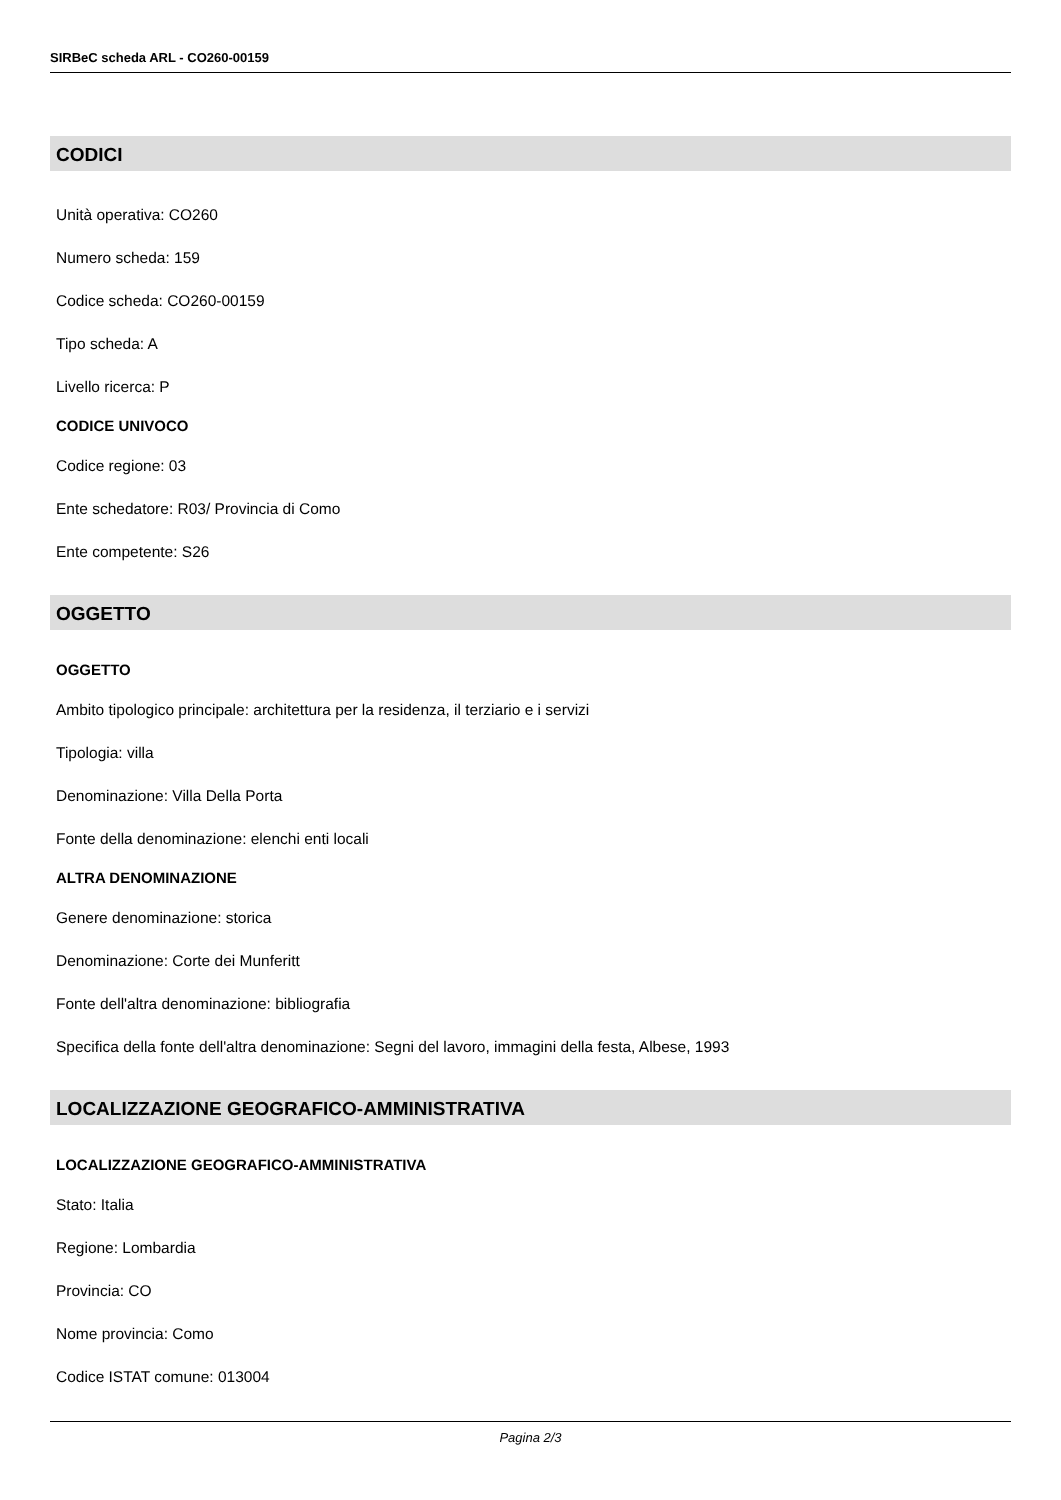SIRBeC scheda ARL - CO260-00159
CODICI
Unità operativa: CO260
Numero scheda: 159
Codice scheda: CO260-00159
Tipo scheda: A
Livello ricerca: P
CODICE UNIVOCO
Codice regione: 03
Ente schedatore: R03/ Provincia di Como
Ente competente: S26
OGGETTO
OGGETTO
Ambito tipologico principale: architettura per la residenza, il terziario e i servizi
Tipologia: villa
Denominazione: Villa Della Porta
Fonte della denominazione: elenchi enti locali
ALTRA DENOMINAZIONE
Genere denominazione: storica
Denominazione: Corte dei Munferitt
Fonte dell'altra denominazione: bibliografia
Specifica della fonte dell'altra denominazione: Segni del lavoro, immagini della festa, Albese, 1993
LOCALIZZAZIONE GEOGRAFICO-AMMINISTRATIVA
LOCALIZZAZIONE GEOGRAFICO-AMMINISTRATIVA
Stato: Italia
Regione: Lombardia
Provincia: CO
Nome provincia: Como
Codice ISTAT comune: 013004
Pagina 2/3